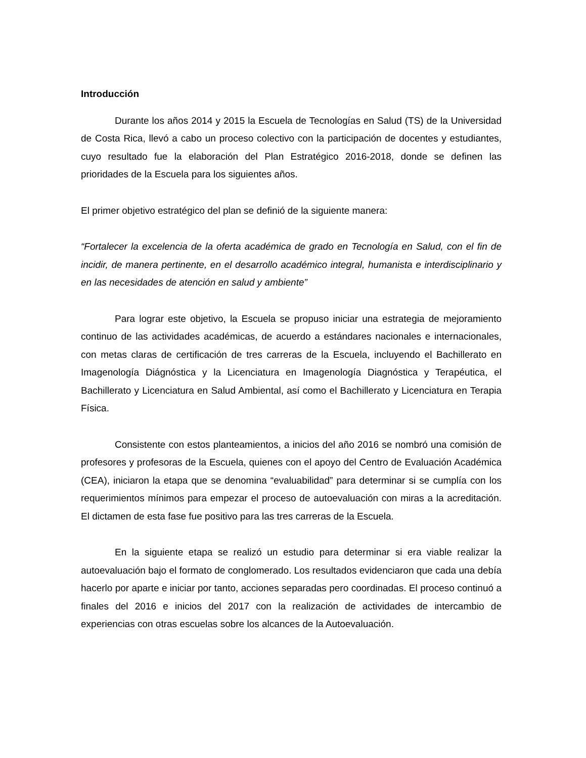Introducción
Durante los años 2014 y 2015 la Escuela de Tecnologías en Salud (TS) de la Universidad de Costa Rica, llevó a cabo un proceso colectivo con la participación de docentes y estudiantes, cuyo resultado fue la elaboración del Plan Estratégico 2016-2018, donde se definen las prioridades de la Escuela para los siguientes años.
El primer objetivo estratégico del plan se definió de la siguiente manera:
“Fortalecer la excelencia de la oferta académica de grado en Tecnología en Salud, con el fin de incidir, de manera pertinente, en el desarrollo académico integral, humanista e interdisciplinario y en las necesidades de atención en salud y ambiente”
Para lograr este objetivo, la Escuela se propuso iniciar una estrategia de mejoramiento continuo de las actividades académicas, de acuerdo a estándares nacionales e internacionales, con metas claras de certificación de tres carreras de la Escuela, incluyendo el Bachillerato en Imagenología Diágnóstica y la Licenciatura en Imagenología Diagnóstica y Terapéutica, el Bachillerato y Licenciatura en Salud Ambiental, así como el Bachillerato y Licenciatura en Terapia Física.
Consistente con estos planteamientos, a inicios del año 2016 se nombró una comisión de profesores y profesoras de la Escuela, quienes con el apoyo del Centro de Evaluación Académica (CEA), iniciaron la etapa que se denomina “evaluabilidad” para determinar si se cumplía con los requerimientos mínimos para empezar el proceso de autoevaluación con miras a la acreditación. El dictamen de esta fase fue positivo para las tres carreras de la Escuela.
En la siguiente etapa se realizó un estudio para determinar si era viable realizar la autoevaluación bajo el formato de conglomerado. Los resultados evidenciaron que cada una debía hacerlo por aparte e iniciar por tanto, acciones separadas pero coordinadas. El proceso continuó a finales del 2016 e inicios del 2017 con la realización de actividades de intercambio de experiencias con otras escuelas sobre los alcances de la Autoevaluación.